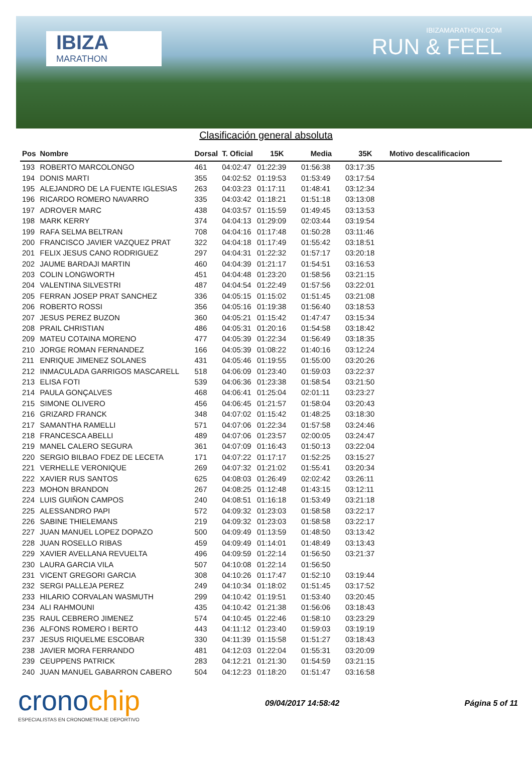IBIZA
MARATHON
IBIZAMARATHON.COM
RUN & FEEL
Clasificación general absoluta
| Pos | Nombre | Dorsal | T. Oficial | 15K | Media | 35K | Motivo descalificacion |
| --- | --- | --- | --- | --- | --- | --- | --- |
| 193 | ROBERTO MARCOLONGO | 461 | 04:02:47 | 01:22:39 | 01:56:38 | 03:17:35 | |
| 194 | DONIS MARTI | 355 | 04:02:52 | 01:19:53 | 01:53:49 | 03:17:54 | |
| 195 | ALEJANDRO DE LA FUENTE IGLESIAS | 263 | 04:03:23 | 01:17:11 | 01:48:41 | 03:12:34 | |
| 196 | RICARDO ROMERO NAVARRO | 335 | 04:03:42 | 01:18:21 | 01:51:18 | 03:13:08 | |
| 197 | ADROVER MARC | 438 | 04:03:57 | 01:15:59 | 01:49:45 | 03:13:53 | |
| 198 | MARK KERRY | 374 | 04:04:13 | 01:29:09 | 02:03:44 | 03:19:54 | |
| 199 | RAFA SELMA BELTRAN | 708 | 04:04:16 | 01:17:48 | 01:50:28 | 03:11:46 | |
| 200 | FRANCISCO JAVIER VAZQUEZ PRAT | 322 | 04:04:18 | 01:17:49 | 01:55:42 | 03:18:51 | |
| 201 | FELIX JESUS CANO RODRIGUEZ | 297 | 04:04:31 | 01:22:32 | 01:57:17 | 03:20:18 | |
| 202 | JAUME BARDAJI MARTIN | 460 | 04:04:39 | 01:21:17 | 01:54:51 | 03:16:53 | |
| 203 | COLIN LONGWORTH | 451 | 04:04:48 | 01:23:20 | 01:58:56 | 03:21:15 | |
| 204 | VALENTINA SILVESTRI | 487 | 04:04:54 | 01:22:49 | 01:57:56 | 03:22:01 | |
| 205 | FERRAN JOSEP PRAT SANCHEZ | 336 | 04:05:15 | 01:15:02 | 01:51:45 | 03:21:08 | |
| 206 | ROBERTO ROSSI | 356 | 04:05:16 | 01:19:38 | 01:56:40 | 03:18:53 | |
| 207 | JESUS PEREZ BUZON | 360 | 04:05:21 | 01:15:42 | 01:47:47 | 03:15:34 | |
| 208 | PRAIL CHRISTIAN | 486 | 04:05:31 | 01:20:16 | 01:54:58 | 03:18:42 | |
| 209 | MATEU COTAINA MORENO | 477 | 04:05:39 | 01:22:34 | 01:56:49 | 03:18:35 | |
| 210 | JORGE ROMAN FERNANDEZ | 166 | 04:05:39 | 01:08:22 | 01:40:16 | 03:12:24 | |
| 211 | ENRIQUE JIMENEZ SOLANES | 431 | 04:05:46 | 01:19:55 | 01:55:00 | 03:20:26 | |
| 212 | INMACULADA GARRIGOS MASCARELL | 518 | 04:06:09 | 01:23:40 | 01:59:03 | 03:22:37 | |
| 213 | ELISA FOTI | 539 | 04:06:36 | 01:23:38 | 01:58:54 | 03:21:50 | |
| 214 | PAULA GONÇALVES | 468 | 04:06:41 | 01:25:04 | 02:01:11 | 03:23:27 | |
| 215 | SIMONE OLIVERO | 456 | 04:06:45 | 01:21:57 | 01:58:04 | 03:20:43 | |
| 216 | GRIZARD FRANCK | 348 | 04:07:02 | 01:15:42 | 01:48:25 | 03:18:30 | |
| 217 | SAMANTHA RAMELLI | 571 | 04:07:06 | 01:22:34 | 01:57:58 | 03:24:46 | |
| 218 | FRANCESCA ABELLI | 489 | 04:07:06 | 01:23:57 | 02:00:05 | 03:24:47 | |
| 219 | MANEL CALERO SEGURA | 361 | 04:07:09 | 01:16:43 | 01:50:13 | 03:22:04 | |
| 220 | SERGIO BILBAO FDEZ DE LECETA | 171 | 04:07:22 | 01:17:17 | 01:52:25 | 03:15:27 | |
| 221 | VERHELLE VERONIQUE | 269 | 04:07:32 | 01:21:02 | 01:55:41 | 03:20:34 | |
| 222 | XAVIER RUS SANTOS | 625 | 04:08:03 | 01:26:49 | 02:02:42 | 03:26:11 | |
| 223 | MOHON BRANDON | 267 | 04:08:25 | 01:12:48 | 01:43:15 | 03:12:11 | |
| 224 | LUIS GUIÑON CAMPOS | 240 | 04:08:51 | 01:16:18 | 01:53:49 | 03:21:18 | |
| 225 | ALESSANDRO PAPI | 572 | 04:09:32 | 01:23:03 | 01:58:58 | 03:22:17 | |
| 226 | SABINE THIELEMANS | 219 | 04:09:32 | 01:23:03 | 01:58:58 | 03:22:17 | |
| 227 | JUAN MANUEL LOPEZ DOPAZO | 500 | 04:09:49 | 01:13:59 | 01:48:50 | 03:13:42 | |
| 228 | JUAN ROSELLO RIBAS | 459 | 04:09:49 | 01:14:01 | 01:48:49 | 03:13:43 | |
| 229 | XAVIER AVELLANA REVUELTA | 496 | 04:09:59 | 01:22:14 | 01:56:50 | 03:21:37 | |
| 230 | LAURA GARCIA VILA | 507 | 04:10:08 | 01:22:14 | 01:56:50 | | |
| 231 | VICENT GREGORI GARCIA | 308 | 04:10:26 | 01:17:47 | 01:52:10 | 03:19:44 | |
| 232 | SERGI PALLEJA PEREZ | 249 | 04:10:34 | 01:18:02 | 01:51:45 | 03:17:52 | |
| 233 | HILARIO CORVALAN WASMUTH | 299 | 04:10:42 | 01:19:51 | 01:53:40 | 03:20:45 | |
| 234 | ALI RAHMOUNI | 435 | 04:10:42 | 01:21:38 | 01:56:06 | 03:18:43 | |
| 235 | RAUL CEBRERO JIMENEZ | 574 | 04:10:45 | 01:22:46 | 01:58:10 | 03:23:29 | |
| 236 | ALFONS ROMERO I BERTO | 443 | 04:11:12 | 01:23:40 | 01:59:03 | 03:19:19 | |
| 237 | JESUS RIQUELME ESCOBAR | 330 | 04:11:39 | 01:15:58 | 01:51:27 | 03:18:43 | |
| 238 | JAVIER MORA FERRANDO | 481 | 04:12:03 | 01:22:04 | 01:55:31 | 03:20:09 | |
| 239 | CEUPPENS PATRICK | 283 | 04:12:21 | 01:21:30 | 01:54:59 | 03:21:15 | |
| 240 | JUAN MANUEL GABARRON CABERO | 504 | 04:12:23 | 01:18:20 | 01:51:47 | 03:16:58 | |
cronochip
ESPECIALISTAS EN CRONOMETRAJE DEPORTIVO
09/04/2017 14:58:42 Página 5 of 11